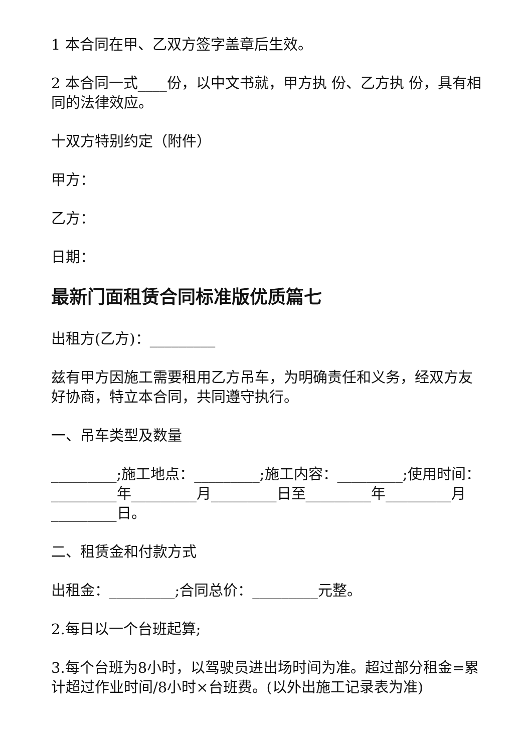1 本合同在甲、乙双方签字盖章后生效。
2 本合同一式____份，以中文书就，甲方执 份、乙方执 份，具有相同的法律效应。
十双方特别约定（附件）
甲方：
乙方：
日期：
最新门面租赁合同标准版优质篇七
出租方(乙方)：_________
兹有甲方因施工需要租用乙方吊车，为明确责任和义务，经双方友好协商，特立本合同，共同遵守执行。
一、吊车类型及数量
_________;施工地点：_________;施工内容：_________;使用时间：_________年_________月_________日至_________年_________月_________日。
二、租赁金和付款方式
出租金：_________;合同总价：_________元整。
2.每日以一个台班起算;
3.每个台班为8小时，以驾驶员进出场时间为准。超过部分租金=累计超过作业时间/8小时×台班费。(以外出施工记录表为准)